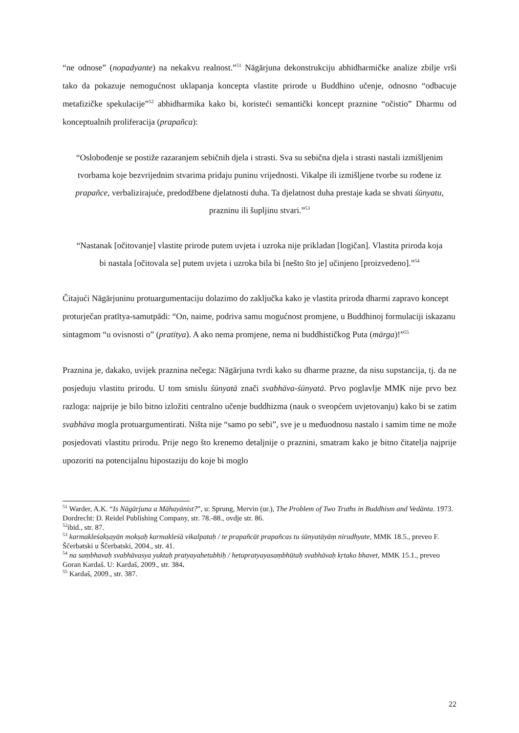“ne odnose” (nopadyante) na nekakvu realnost.”<sup>51</sup> Nāgārjuna dekonstrukciju abhidharmičke analize zbilje vrši tako da pokazuje nemogućnost uklapanja koncepta vlastite prirode u Buddhino učenje, odnosno “odbacuje metafizičke spekulacije”<sup>52</sup> abhidharmika kako bi, koristeći semantički koncept praznine “očistio” Dharmu od konceptualnih proliferacija (prapañca):
“Oslobođenje se postiže razaranjem sebičnih djela i strasti. Sva su sebična djela i strasti nastali izmišljenim tvorbama koje bezvrijednim stvarima pridaju puninu vrijednosti. Vikalpe ili izmišljene tvorbe su rođene iz prapañce, verbalizirajuće, predodžbene djelatnosti duha. Ta djelatnost duha prestaje kada se shvati śūnyatu, prazninu ili šupljinu stvari.”<sup>53</sup>
“Nastanak [očitovanje] vlastite prirode putem uvjeta i uzroka nije prikladan [logičan]. Vlastita priroda koja bi nastala [očitovala se] putem uvjeta i uzroka bila bi [nešto što je] učinjeno [proizvedeno].”<sup>54</sup>
Čitajući Nāgārjuninu protuargumentaciju dolazimo do zaključka kako je vlastita priroda dharmi zapravo koncept proturječan pratītya-samutpādi: “On, naime, podriva samu mogućnost promjene, u Buddhinoj formulaciji iskazanu sintagmom “u ovisnosti o” (pratītya). A ako nema promjene, nema ni buddhističkog Puta (mārga)!”<sup>55</sup>
Praznina je, dakako, uvijek praznina nečega: Nāgārjuna tvrdi kako su dharme prazne, da nisu supstancija, tj. da ne posjeduju vlastitu prirodu. U tom smislu śūnyatā znači svabhāva-śūnyatā. Prvo poglavlje MMK nije prvo bez razloga: najprije je bilo bitno izložiti centralno učenje buddhizma (nauk o sveopćem uvjetovanju) kako bi se zatim svabhāva mogla protuargumentirati. Ništa nije “samo po sebi”, sve je u međuodnosu nastalo i samim time ne može posjedovati vlastitu prirodu. Prije nego što krenemo detaljnije o praznini, smatram kako je bitno čitatelja najprije upozoriti na potencijalnu hipostaziju do koje bi moglo
<sup>51</sup> Warder, A.K. “Is Nāgārjuna a Māhayānist?”, u: Sprung, Mervin (ur.), The Problem of Two Truths in Buddhism and Vedānta. 1973. Dordrecht: D. Reidel Publishing Company, str. 78.-88., ovdje str. 86.
<sup>52</sup> ibid., str. 87.
<sup>53</sup> karmakleśakṣayān mokṣaḥ karmakleśā vikalpataḥ / te prapañcāt prapañcas tu śūnyatāyāṃ nirudhyate, MMK 18.5., preveo F. Ščerbatski u Ščerbatski, 2004., str. 41.
<sup>54</sup> na saṃbhavaḥ svabhāvasya yuktaḥ pratyayahetubhiḥ / hetupratyayasaṃbhūtaḥ svabhāvaḥ kṛtako bhavet, MMK 15.1., preveo Goran Kardaš. U: Kardaš, 2009., str. 384.
<sup>55</sup> Kardaš, 2009., str. 387.
22